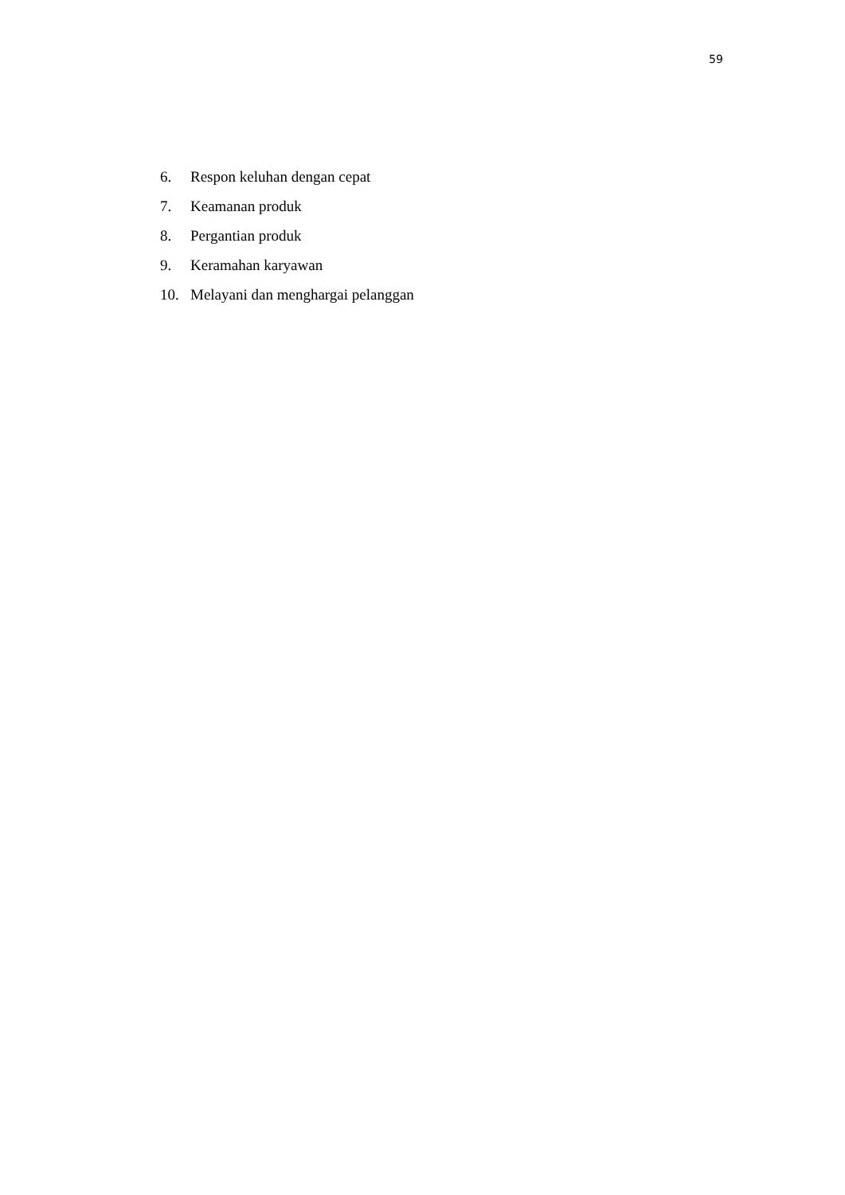59
6. Respon keluhan dengan cepat
7. Keamanan produk
8. Pergantian produk
9. Keramahan karyawan
10. Melayani dan menghargai pelanggan